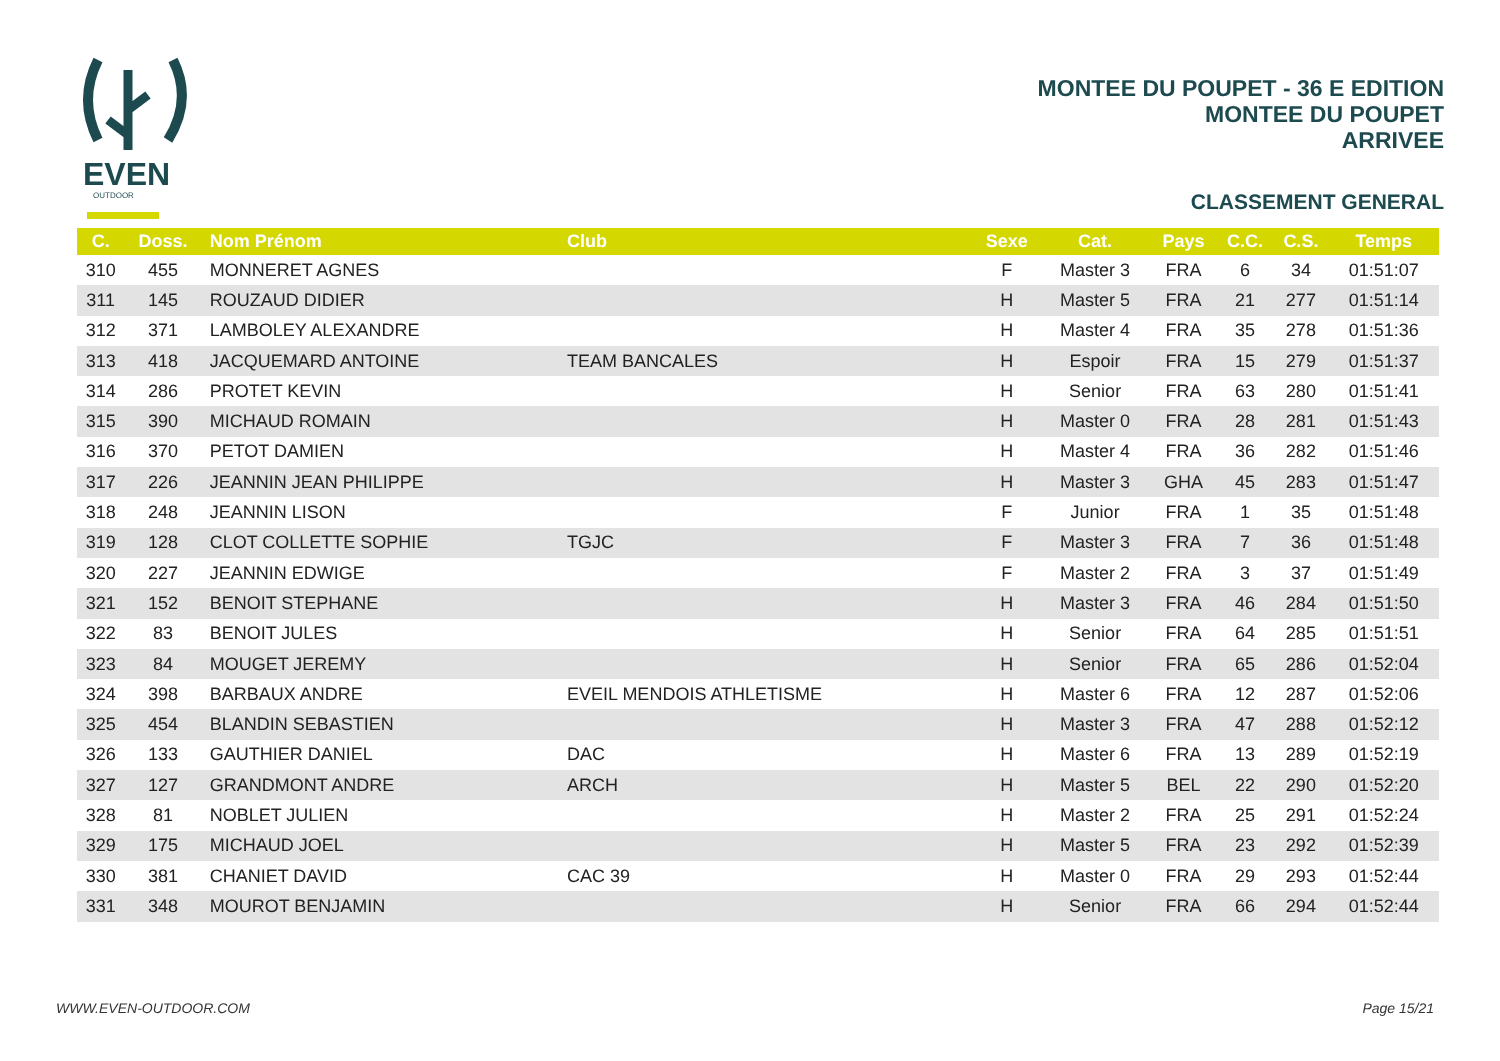EVEN
OUTDOOR
MONTEE DU POUPET - 36 E EDITION
MONTEE DU POUPET
ARRIVEE
CLASSEMENT GENERAL
| C. | Doss. | Nom Prénom | Club | Sexe | Cat. | Pays | C.C. | C.S. | Temps |
| --- | --- | --- | --- | --- | --- | --- | --- | --- | --- |
| 310 | 455 | MONNERET AGNES | | F | Master 3 | FRA | 6 | 34 | 01:51:07 |
| 311 | 145 | ROUZAUD DIDIER | | H | Master 5 | FRA | 21 | 277 | 01:51:14 |
| 312 | 371 | LAMBOLEY ALEXANDRE | | H | Master 4 | FRA | 35 | 278 | 01:51:36 |
| 313 | 418 | JACQUEMARD ANTOINE | TEAM BANCALES | H | Espoir | FRA | 15 | 279 | 01:51:37 |
| 314 | 286 | PROTET KEVIN | | H | Senior | FRA | 63 | 280 | 01:51:41 |
| 315 | 390 | MICHAUD ROMAIN | | H | Master 0 | FRA | 28 | 281 | 01:51:43 |
| 316 | 370 | PETOT DAMIEN | | H | Master 4 | FRA | 36 | 282 | 01:51:46 |
| 317 | 226 | JEANNIN JEAN PHILIPPE | | H | Master 3 | GHA | 45 | 283 | 01:51:47 |
| 318 | 248 | JEANNIN LISON | | F | Junior | FRA | 1 | 35 | 01:51:48 |
| 319 | 128 | CLOT COLLETTE SOPHIE | TGJC | F | Master 3 | FRA | 7 | 36 | 01:51:48 |
| 320 | 227 | JEANNIN EDWIGE | | F | Master 2 | FRA | 3 | 37 | 01:51:49 |
| 321 | 152 | BENOIT STEPHANE | | H | Master 3 | FRA | 46 | 284 | 01:51:50 |
| 322 | 83 | BENOIT JULES | | H | Senior | FRA | 64 | 285 | 01:51:51 |
| 323 | 84 | MOUGET JEREMY | | H | Senior | FRA | 65 | 286 | 01:52:04 |
| 324 | 398 | BARBAUX ANDRE | EVEIL MENDOIS ATHLETISME | H | Master 6 | FRA | 12 | 287 | 01:52:06 |
| 325 | 454 | BLANDIN SEBASTIEN | | H | Master 3 | FRA | 47 | 288 | 01:52:12 |
| 326 | 133 | GAUTHIER DANIEL | DAC | H | Master 6 | FRA | 13 | 289 | 01:52:19 |
| 327 | 127 | GRANDMONT ANDRE | ARCH | H | Master 5 | BEL | 22 | 290 | 01:52:20 |
| 328 | 81 | NOBLET JULIEN | | H | Master 2 | FRA | 25 | 291 | 01:52:24 |
| 329 | 175 | MICHAUD JOEL | | H | Master 5 | FRA | 23 | 292 | 01:52:39 |
| 330 | 381 | CHANIET DAVID | CAC 39 | H | Master 0 | FRA | 29 | 293 | 01:52:44 |
| 331 | 348 | MOUROT BENJAMIN | | H | Senior | FRA | 66 | 294 | 01:52:44 |
WWW.EVEN-OUTDOOR.COM Page 15/21